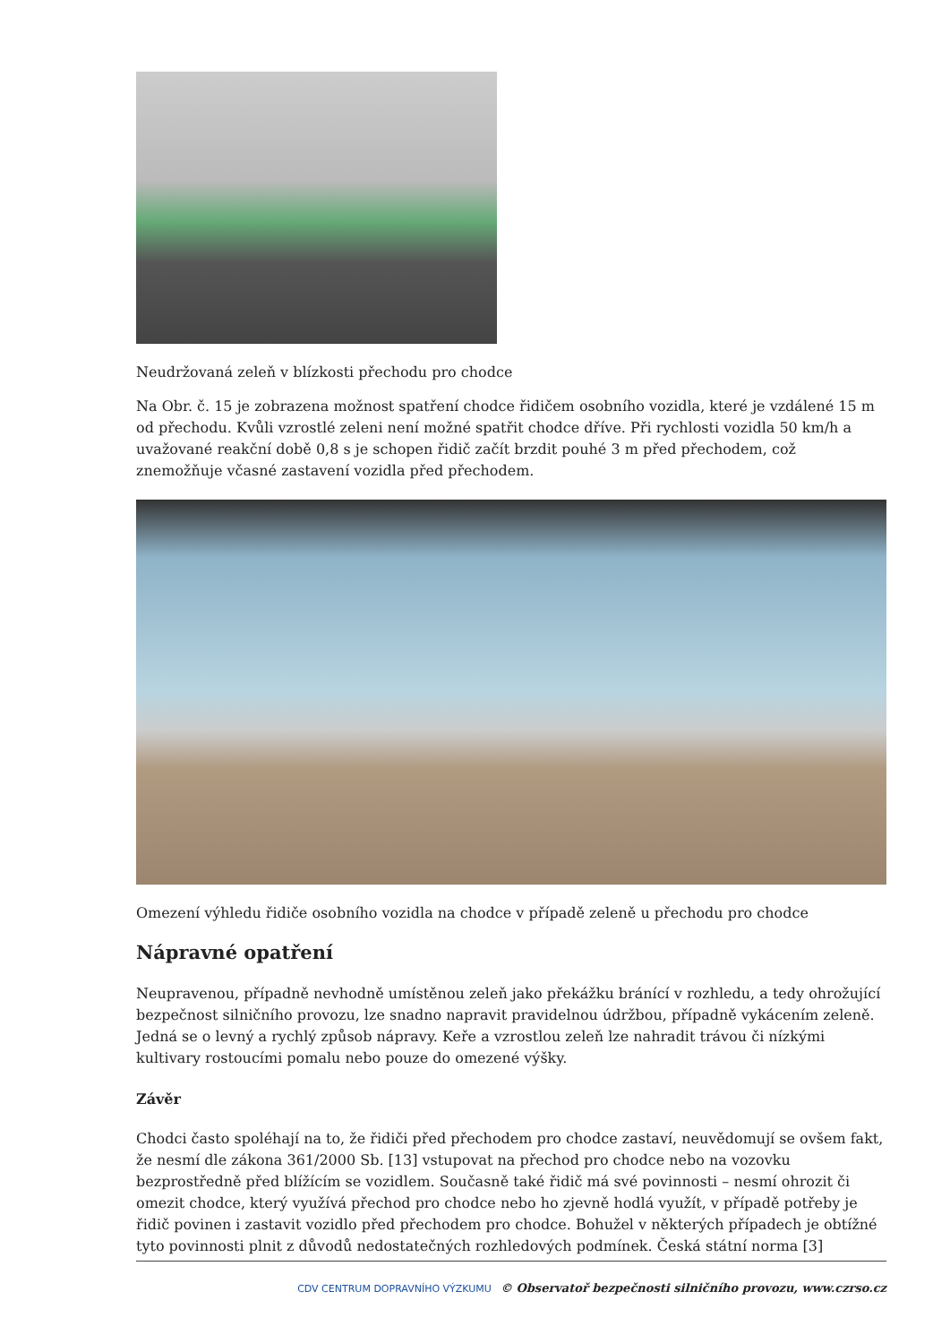Neudržovaná zeleň v blízkosti přechodu pro chodce
Na Obr. č. 15 je zobrazena možnost spatření chodce řidičem osobního vozidla, které je vzdálené 15 m od přechodu. Kvůli vzrostlé zeleni není možné spatřit chodce dříve. Při rychlosti vozidla 50 km/h a uvažované reakční době 0,8 s je schopen řidič začít brzdit pouhé 3 m před přechodem, což znemožňuje včasné zastavení vozidla před přechodem.
Omezení výhledu řidiče osobního vozidla na chodce v případě zeleně u přechodu pro chodce
Nápravné opatření
Neupravenou, případně nevhodně umístěnou zeleň jako překážku bránící v rozhledu, a tedy ohrožující bezpečnost silničního provozu, lze snadno napravit pravidelnou údržbou, případně vykácením zeleně. Jedná se o levný a rychlý způsob nápravy. Keře a vzrostlou zeleň lze nahradit trávou či nízkými kultivary rostoucími pomalu nebo pouze do omezené výšky.
Závěr
Chodci často spoléhají na to, že řidiči před přechodem pro chodce zastaví, neuvědomují se ovšem fakt, že nesmí dle zákona 361/2000 Sb. [13] vstupovat na přechod pro chodce nebo na vozovku bezprostředně před blížícím se vozidlem. Současně také řidič má své povinnosti – nesmí ohrozit či omezit chodce, který využívá přechod pro chodce nebo ho zjevně hodlá využít, v případě potřeby je řidič povinen i zastavit vozidlo před přechodem pro chodce. Bohužel v některých případech je obtížné tyto povinnosti plnit z důvodů nedostatečných rozhledových podmínek. Česká státní norma [3]
CDV CENTRUM DOPRAVNÍHO VÝZKUMU © Observatoř bezpečnosti silničního provozu, www.czrso.cz